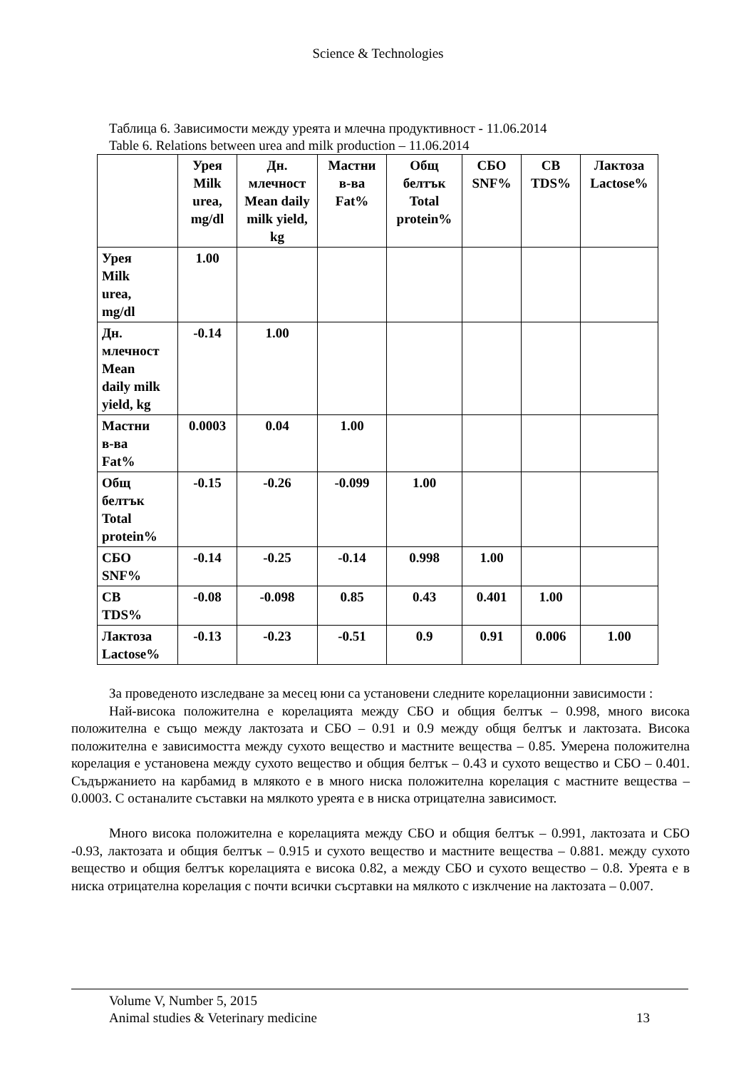Science & Technologies
Таблица 6. Зависимости между уреята и млечна продуктивност - 11.06.2014
Table 6. Relations between urea and milk production – 11.06.2014
| | Урея Milk urea, mg/dl | Дн. млечност Mean daily milk yield, kg | Мастни в-ва Fat% | Общ белтък Total protein% | СБО SNF% | СВ TDS% | Лактоза Lactose% |
| --- | --- | --- | --- | --- | --- | --- | --- |
| Урея Milk urea, mg/dl | 1.00 | | | | | | |
| Дн. млечност Mean daily milk yield, kg | -0.14 | 1.00 | | | | | |
| Мастни в-ва Fat% | 0.0003 | 0.04 | 1.00 | | | | |
| Общ белтък Total protein% | -0.15 | -0.26 | -0.099 | 1.00 | | | |
| СБО SNF% | -0.14 | -0.25 | -0.14 | 0.998 | 1.00 | | |
| СВ TDS% | -0.08 | -0.098 | 0.85 | 0.43 | 0.401 | 1.00 | |
| Лактоза Lactose% | -0.13 | -0.23 | -0.51 | 0.9 | 0.91 | 0.006 | 1.00 |
За проведеното изследване за месец юни са установени следните корелационни зависимости :
Най-висока положителна е корелацията между СБО и общия белтък – 0.998, много висока положителна е също между лактозата и СБО – 0.91 и 0.9 между общя белтък и лактозата. Висока положителна е зависимостта между сухото вещество и мастните вещества – 0.85. Умерена положителна корелация е установена между сухото вещество и общия белтък – 0.43 и сухото вещество и СБО – 0.401. Съдържанието на карбамид в млякото е в много ниска положителна корелация с мастните вещества – 0.0003. С останалите съставки на мялкото уреята е в ниска отрицателна зависимост.
Много висока положителна е корелацията между СБО и общия белтък – 0.991, лактозата и СБО -0.93, лактозата и общия белтък – 0.915 и сухото вещество и мастните вещества – 0.881. между сухото вещество и общия белтък корелацията е висока 0.82, а между СБО и сухото вещество – 0.8. Уреята е в ниска отрицателна корелация с почти всички съсртавки на мялкото с изклчение на лактозата – 0.007.
Volume V, Number 5, 2015
Animal studies & Veterinary medicine 13